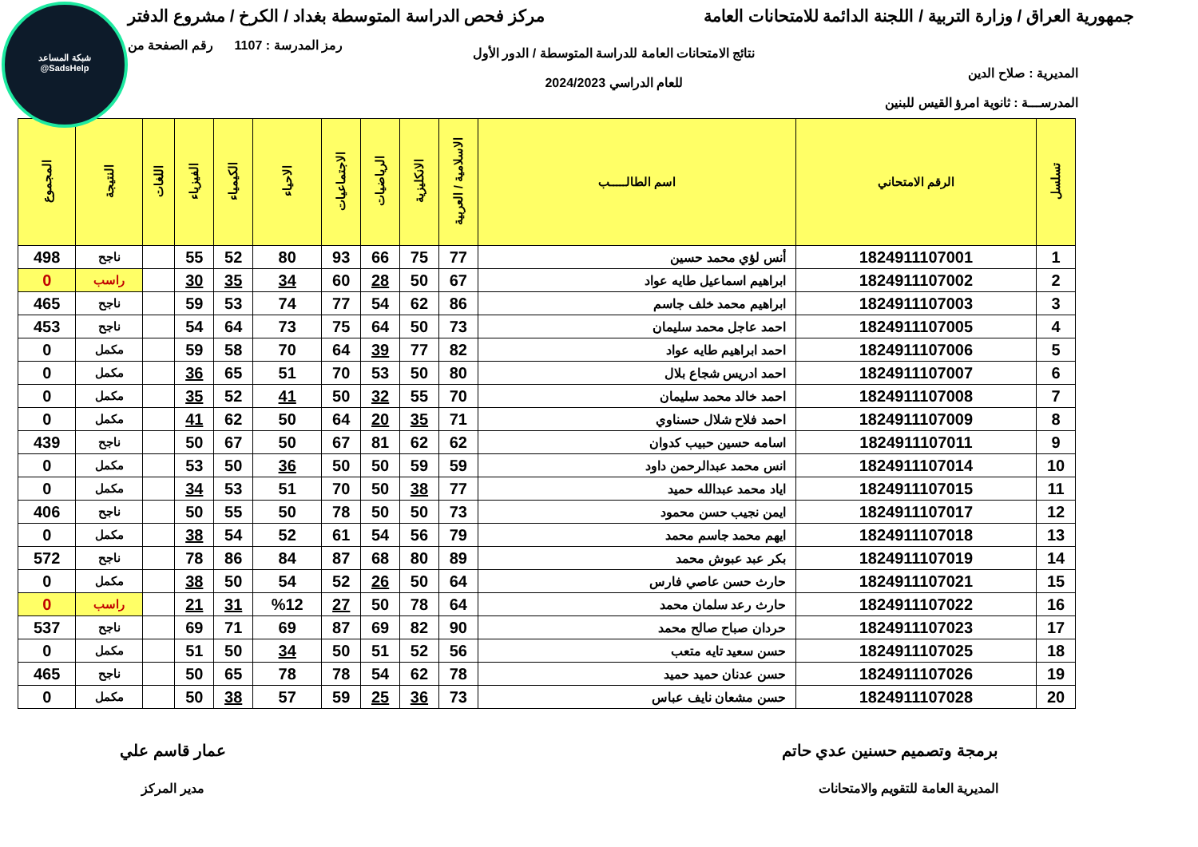شبكة المساعد
@SadsHelp
جمهورية العراق / وزارة التربية / اللجنة الدائمة للامتحانات العامة
مركز فحص الدراسة المتوسطة بغداد / الكرخ / مشروع الدفتر
المديرية : صلاح الدين
المدرســـة : ثانوية امرؤ القيس للبنين
نتائج الامتحانات العامة للدراسة المتوسطة / الدور الأول
للعام الدراسي 2024/2023
رمز المدرسة : 1107 رقم الصفحة من
| تسلسل | الرقم الامتحاني | اسم الطالـــــب | الاسلامية / العربية | الانكليزية | الرياضيات | الاجتماعيات | الاحياء | الكيمياء | الفيزياء | اللغات | النتيجة | المجموع |
| --- | --- | --- | --- | --- | --- | --- | --- | --- | --- | --- | --- | --- |
| 1 | 1824911107001 | أنس لؤي محمد حسين | 77 | 75 | 66 | 93 | 80 | 52 | 55 | | ناجح | 498 |
| 2 | 1824911107002 | ابراهيم اسماعيل طايه عواد | 67 | 50 | 28 | 60 | 34 | 35 | 30 | | راسب | 0 |
| 3 | 1824911107003 | ابراهيم محمد خلف جاسم | 86 | 62 | 54 | 77 | 74 | 53 | 59 | | ناجح | 465 |
| 4 | 1824911107005 | احمد عاجل محمد سليمان | 73 | 50 | 64 | 75 | 73 | 64 | 54 | | ناجح | 453 |
| 5 | 1824911107006 | احمد ابراهيم طايه عواد | 82 | 77 | 39 | 64 | 70 | 58 | 59 | | مكمل | 0 |
| 6 | 1824911107007 | احمد ادريس شجاع بلال | 80 | 50 | 53 | 70 | 51 | 65 | 36 | | مكمل | 0 |
| 7 | 1824911107008 | احمد خالد محمد سليمان | 70 | 55 | 32 | 50 | 41 | 52 | 35 | | مكمل | 0 |
| 8 | 1824911107009 | احمد فلاح شلال حسناوي | 71 | 35 | 20 | 64 | 50 | 62 | 41 | | مكمل | 0 |
| 9 | 1824911107011 | اسامه حسين حبيب كدوان | 62 | 62 | 81 | 67 | 50 | 67 | 50 | | ناجح | 439 |
| 10 | 1824911107014 | انس محمد عبدالرحمن داود | 59 | 59 | 50 | 50 | 36 | 50 | 53 | | مكمل | 0 |
| 11 | 1824911107015 | اياد محمد عبدالله حميد | 77 | 38 | 50 | 70 | 51 | 53 | 34 | | مكمل | 0 |
| 12 | 1824911107017 | ايمن نجيب حسن محمود | 73 | 50 | 50 | 78 | 50 | 55 | 50 | | ناجح | 406 |
| 13 | 1824911107018 | ايهم محمد جاسم محمد | 79 | 56 | 54 | 61 | 52 | 54 | 38 | | مكمل | 0 |
| 14 | 1824911107019 | بكر عبد عبوش محمد | 89 | 80 | 68 | 87 | 84 | 86 | 78 | | ناجح | 572 |
| 15 | 1824911107021 | حارث حسن عاصي فارس | 64 | 50 | 26 | 52 | 54 | 50 | 38 | | مكمل | 0 |
| 16 | 1824911107022 | حارث رعد سلمان محمد | 64 | 78 | 50 | 27 | %12 | 31 | 21 | | راسب | 0 |
| 17 | 1824911107023 | حردان صباح صالح محمد | 90 | 82 | 69 | 87 | 69 | 71 | 69 | | ناجح | 537 |
| 18 | 1824911107025 | حسن سعيد تايه متعب | 56 | 52 | 51 | 50 | 34 | 50 | 51 | | مكمل | 0 |
| 19 | 1824911107026 | حسن عدنان حميد حميد | 78 | 62 | 54 | 78 | 78 | 65 | 50 | | ناجح | 465 |
| 20 | 1824911107028 | حسن مشعان نايف عباس | 73 | 36 | 25 | 59 | 57 | 38 | 50 | | مكمل | 0 |
برمجة وتصميم حسنين عدي حاتم
المديرية العامة للتقويم والامتحانات
عمار قاسم علي
مدير المركز